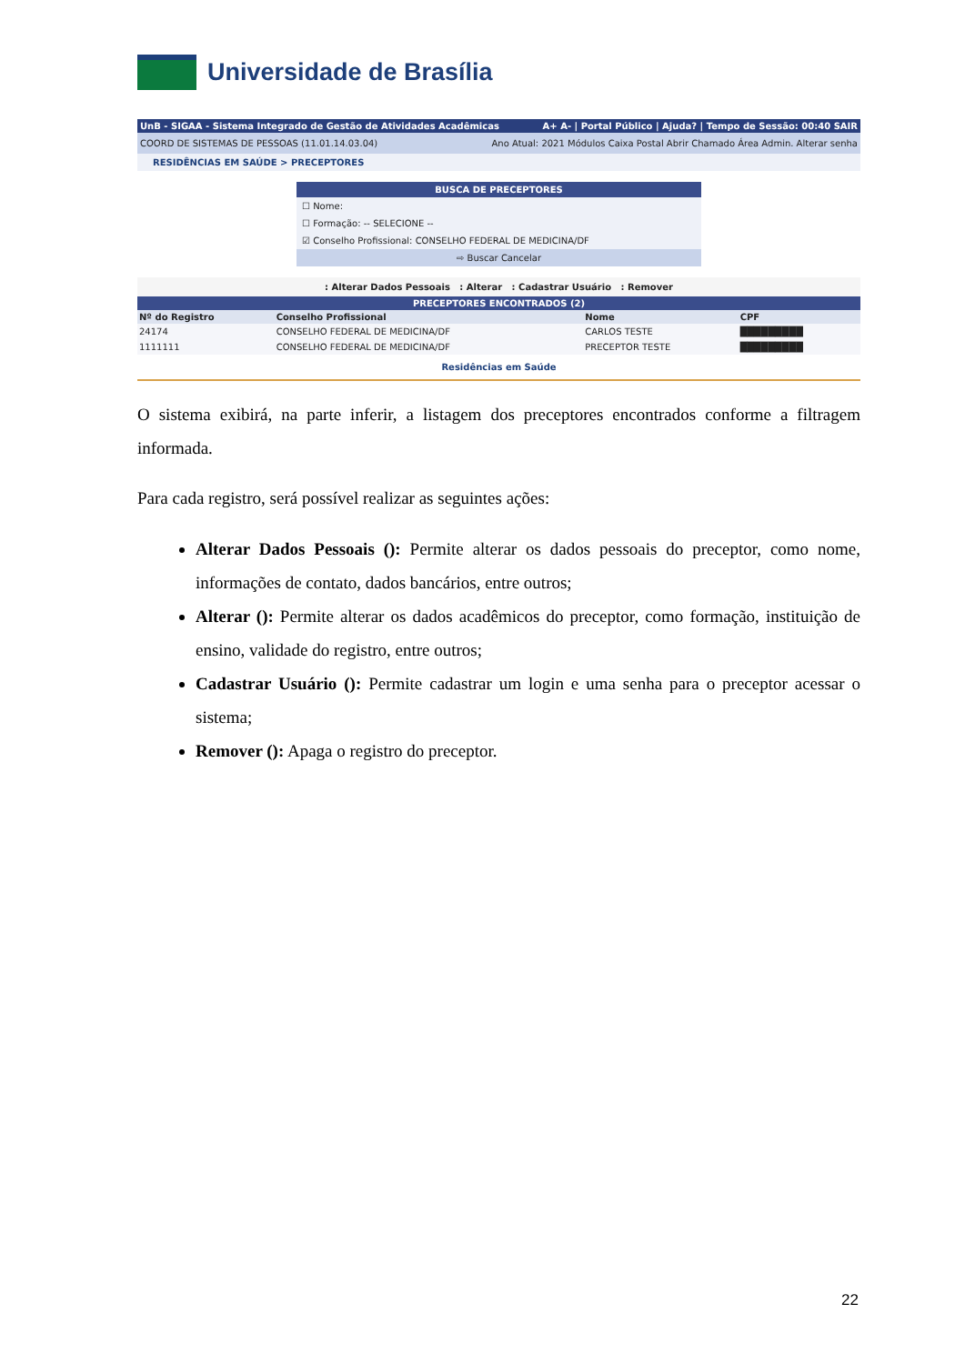Universidade de Brasília
UnB - SIGAA - Sistema Integrado de Gestão de Atividades Acadêmicas A+ A- | Portal Público | Ajuda? | Tempo de Sessão: 00:40 SAIR
COORD DE SISTEMAS DE PESSOAS (11.01.14.03.04) Ano Atual: 2021 Módulos Caixa Postal Abrir Chamado Área Admin. Alterar senha
RESIDÊNCIAS EM SAÚDE > PRECEPTORES
BUSCA DE PRECEPTORES
☐ Nome:
☐ Formação: -- SELECIONE --
☑ Conselho Profissional: CONSELHO FEDERAL DE MEDICINA/DF
⇨ Buscar Cancelar
: Alterar Dados Pessoais : Alterar : Cadastrar Usuário : Remover
PRECEPTORES ENCONTRADOS (2)
| Nº do Registro | Conselho Profissional | Nome | CPF | |
| --- | --- | --- | --- | --- |
| 24174 | CONSELHO FEDERAL DE MEDICINA/DF | CARLOS TESTE | █████████ | |
| 1111111 | CONSELHO FEDERAL DE MEDICINA/DF | PRECEPTOR TESTE | █████████ | |
Residências em Saúde
O sistema exibirá, na parte inferir, a listagem dos preceptores encontrados conforme a filtragem informada.
Para cada registro, será possível realizar as seguintes ações:
Alterar Dados Pessoais (): Permite alterar os dados pessoais do preceptor, como nome, informações de contato, dados bancários, entre outros;
Alterar (): Permite alterar os dados acadêmicos do preceptor, como formação, instituição de ensino, validade do registro, entre outros;
Cadastrar Usuário (): Permite cadastrar um login e uma senha para o preceptor acessar o sistema;
Remover (): Apaga o registro do preceptor.
22